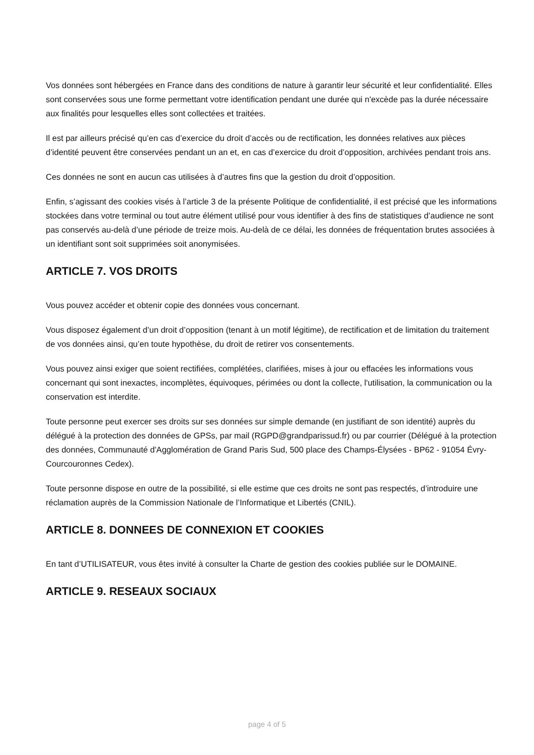Vos données sont hébergées en France dans des conditions de nature à garantir leur sécurité et leur confidentialité. Elles sont conservées sous une forme permettant votre identification pendant une durée qui n'excède pas la durée nécessaire aux finalités pour lesquelles elles sont collectées et traitées.
Il est par ailleurs précisé qu’en cas d’exercice du droit d’accès ou de rectification, les données relatives aux pièces d’identité peuvent être conservées pendant un an et, en cas d’exercice du droit d’opposition, archivées pendant trois ans.
Ces données ne sont en aucun cas utilisées à d’autres fins que la gestion du droit d’opposition.
Enfin, s’agissant des cookies visés à l’article 3 de la présente Politique de confidentialité, il est précisé que les informations stockées dans votre terminal ou tout autre élément utilisé pour vous identifier à des fins de statistiques d’audience ne sont pas conservés au-delà d’une période de treize mois. Au-delà de ce délai, les données de fréquentation brutes associées à un identifiant sont soit supprimées soit anonymisées.
ARTICLE 7. VOS DROITS
Vous pouvez accéder et obtenir copie des données vous concernant.
Vous disposez également d’un droit d’opposition (tenant à un motif légitime), de rectification et de limitation du traitement de vos données ainsi, qu’en toute hypothèse, du droit de retirer vos consentements.
Vous pouvez ainsi exiger que soient rectifiées, complétées, clarifiées, mises à jour ou effacées les informations vous concernant qui sont inexactes, incomplètes, équivoques, périmées ou dont la collecte, l'utilisation, la communication ou la conservation est interdite.
Toute personne peut exercer ses droits sur ses données sur simple demande (en justifiant de son identité) auprès du délégué à la protection des données de GPSs, par mail (RGPD@grandparissud.fr) ou par courrier (Délégué à la protection des données, Communauté d'Agglomération de Grand Paris Sud, 500 place des Champs-Élysées - BP62 - 91054 Évry-Courcouronnes Cedex).
Toute personne dispose en outre de la possibilité, si elle estime que ces droits ne sont pas respectés, d’introduire une réclamation auprès de la Commission Nationale de l’Informatique et Libertés (CNIL).
ARTICLE 8. DONNEES DE CONNEXION ET COOKIES
En tant d’UTILISATEUR, vous êtes invité à consulter la Charte de gestion des cookies publiée sur le DOMAINE.
ARTICLE 9. RESEAUX SOCIAUX
page 4 of 5